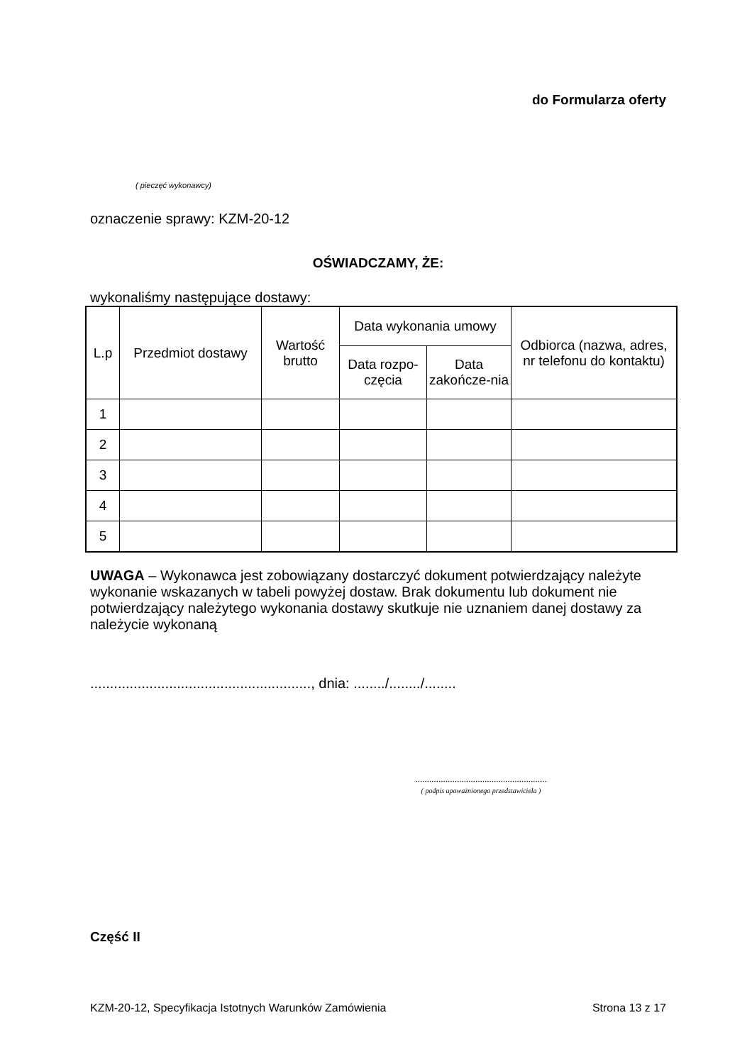do Formularza oferty
( pieczęć wykonawcy)
oznaczenie sprawy: KZM-20-12
OŚWIADCZAMY, ŻE:
wykonaliśmy następujące dostawy:
| L.p | Przedmiot dostawy | Wartość brutto | Data wykonania umowy | | Odbiorca (nazwa, adres, nr telefonu do kontaktu) |
| --- | --- | --- | --- | --- | --- |
| | | | Data rozpo-częcia | Data zakończe-nia | |
| 1 | | | | | |
| 2 | | | | | |
| 3 | | | | | |
| 4 | | | | | |
| 5 | | | | | |
UWAGA – Wykonawca jest zobowiązany dostarczyć dokument potwierdzający należyte wykonanie wskazanych w tabeli powyżej dostaw. Brak dokumentu lub dokument nie potwierdzający należytego wykonania dostawy skutkuje nie uznaniem danej dostawy za należycie wykonaną
........................................................, dnia: ......../......../........
.........................................................
( podpis upoważnionego przedstawiciela )
Część II
KZM-20-12, Specyfikacja Istotnych Warunków Zamówienia Strona 13 z 17